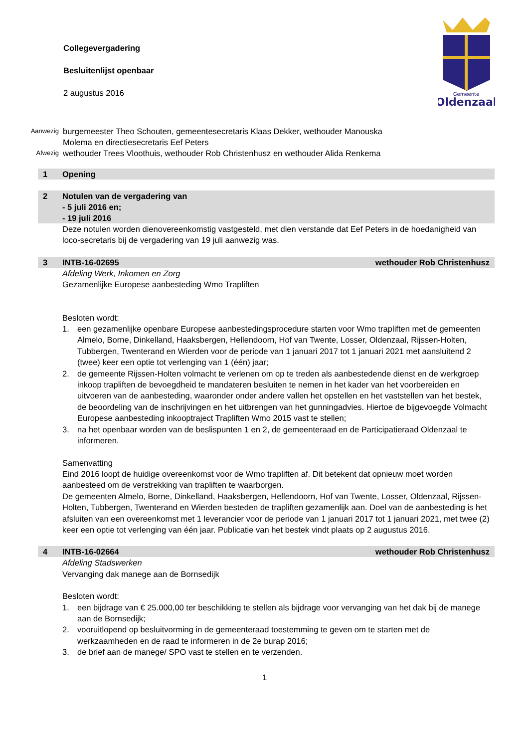Gemeente
Oldenzaal
Collegevergadering
Besluitenlijst openbaar
2 augustus 2016
Aanwezig
burgemeester Theo Schouten, gemeentesecretaris Klaas Dekker, wethouder Manouska Molema en directiesecretaris Eef Peters
Afwezig
wethouder Trees Vloothuis, wethouder Rob Christenhusz en wethouder Alida Renkema
1 Opening
2 Notulen van de vergadering van
- 5 juli 2016 en;
- 19 juli 2016
Deze notulen worden dienovereenkomstig vastgesteld, met dien verstande dat Eef Peters in de hoedanigheid van loco-secretaris bij de vergadering van 19 juli aanwezig was.
3 INTB-16-02695 wethouder Rob Christenhusz
Afdeling Werk, Inkomen en Zorg
Gezamenlijke Europese aanbesteding Wmo Trapliften
Besloten wordt:
1. een gezamenlijke openbare Europese aanbestedingsprocedure starten voor Wmo trapliften met de gemeenten Almelo, Borne, Dinkelland, Haaksbergen, Hellendoorn, Hof van Twente, Losser, Oldenzaal, Rijssen-Holten, Tubbergen, Twenterand en Wierden voor de periode van 1 januari 2017 tot 1 januari 2021 met aansluitend 2 (twee) keer een optie tot verlenging van 1 (één) jaar;
2. de gemeente Rijssen-Holten volmacht te verlenen om op te treden als aanbestedende dienst en de werkgroep inkoop trapliften de bevoegdheid te mandateren besluiten te nemen in het kader van het voorbereiden en uitvoeren van de aanbesteding, waaronder onder andere vallen het opstellen en het vaststellen van het bestek, de beoordeling van de inschrijvingen en het uitbrengen van het gunningadvies. Hiertoe de bijgevoegde Volmacht Europese aanbesteding inkooptraject Trapliften Wmo 2015 vast te stellen;
3. na het openbaar worden van de beslispunten 1 en 2, de gemeenteraad en de Participatieraad Oldenzaal te informeren.
Samenvatting
Eind 2016 loopt de huidige overeenkomst voor de Wmo trapliften af. Dit betekent dat opnieuw moet worden aanbesteed om de verstrekking van trapliften te waarborgen.
De gemeenten Almelo, Borne, Dinkelland, Haaksbergen, Hellendoorn, Hof van Twente, Losser, Oldenzaal, Rijssen-Holten, Tubbergen, Twenterand en Wierden besteden de trapliften gezamenlijk aan. Doel van de aanbesteding is het afsluiten van een overeenkomst met 1 leverancier voor de periode van 1 januari 2017 tot 1 januari 2021, met twee (2) keer een optie tot verlenging van één jaar. Publicatie van het bestek vindt plaats op 2 augustus 2016.
4 INTB-16-02664 wethouder Rob Christenhusz
Afdeling Stadswerken
Vervanging dak manege aan de Bornsedijk
Besloten wordt:
1. een bijdrage van € 25.000,00 ter beschikking te stellen als bijdrage voor vervanging van het dak bij de manege aan de Bornsedijk;
2. vooruitlopend op besluitvorming in de gemeenteraad toestemming te geven om te starten met de werkzaamheden en de raad te informeren in de 2e burap 2016;
3. de brief aan de manege/ SPO vast te stellen en te verzenden.
1